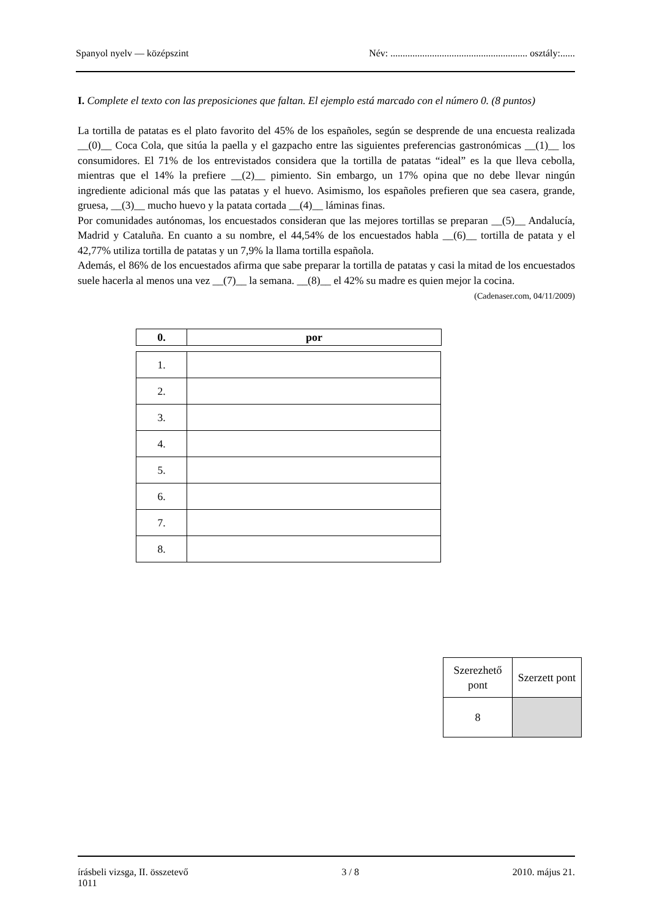Spanyol nyelv — középszint Név: ........................................................ osztály:......
I. Complete el texto con las preposiciones que faltan. El ejemplo está marcado con el número 0. (8 puntos)
La tortilla de patatas es el plato favorito del 45% de los españoles, según se desprende de una encuesta realizada __(0)__ Coca Cola, que sitúa la paella y el gazpacho entre las siguientes preferencias gastronómicas __(1)__ los consumidores. El 71% de los entrevistados considera que la tortilla de patatas “ideal” es la que lleva cebolla, mientras que el 14% la prefiere __(2)__ pimiento. Sin embargo, un 17% opina que no debe llevar ningún ingrediente adicional más que las patatas y el huevo. Asimismo, los españoles prefieren que sea casera, grande, gruesa, __(3)__ mucho huevo y la patata cortada __(4)__ láminas finas.
Por comunidades autónomas, los encuestados consideran que las mejores tortillas se preparan __(5)__ Andalucía, Madrid y Cataluña. En cuanto a su nombre, el 44,54% de los encuestados habla __(6)__ tortilla de patata y el 42,77% utiliza tortilla de patatas y un 7,9% la llama tortilla española.
Además, el 86% de los encuestados afirma que sabe preparar la tortilla de patatas y casi la mitad de los encuestados suele hacerla al menos una vez __(7)__ la semana. __(8)__ el 42% su madre es quien mejor la cocina.
(Cadenaser.com, 04/11/2009)
| 0. | por |
| 1. | |
| 2. | |
| 3. | |
| 4. | |
| 5. | |
| 6. | |
| 7. | |
| 8. | |
| Szerezhető pont | Szerzett pont |
| 8 | |
írásbeli vizsga, II. összetevő
1011 3 / 8 2010. május 21.